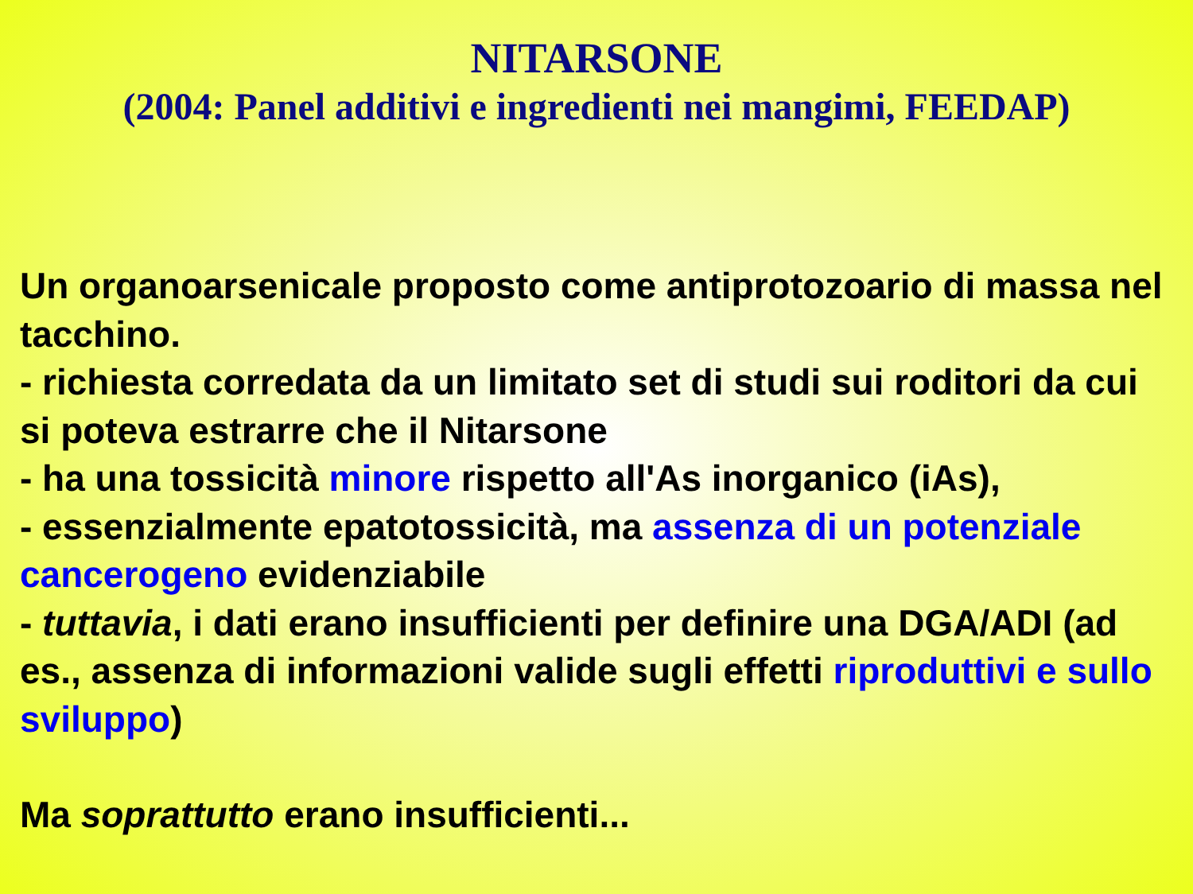NITARSONE
(2004: Panel additivi e ingredienti nei mangimi, FEEDAP)
Un organoarsenicale proposto come antiprotozoario di massa nel tacchino.
- richiesta corredata da un limitato set di studi sui roditori da cui si poteva estrarre che il Nitarsone
- ha una tossicità minore rispetto all'As inorganico (iAs),
- essenzialmente epatotossicità, ma assenza di un potenziale cancerogeno evidenziabile
- tuttavia, i dati erano insufficienti per definire una DGA/ADI (ad es., assenza di informazioni valide sugli effetti riproduttivi e sullo sviluppo)
Ma soprattutto erano insufficienti...